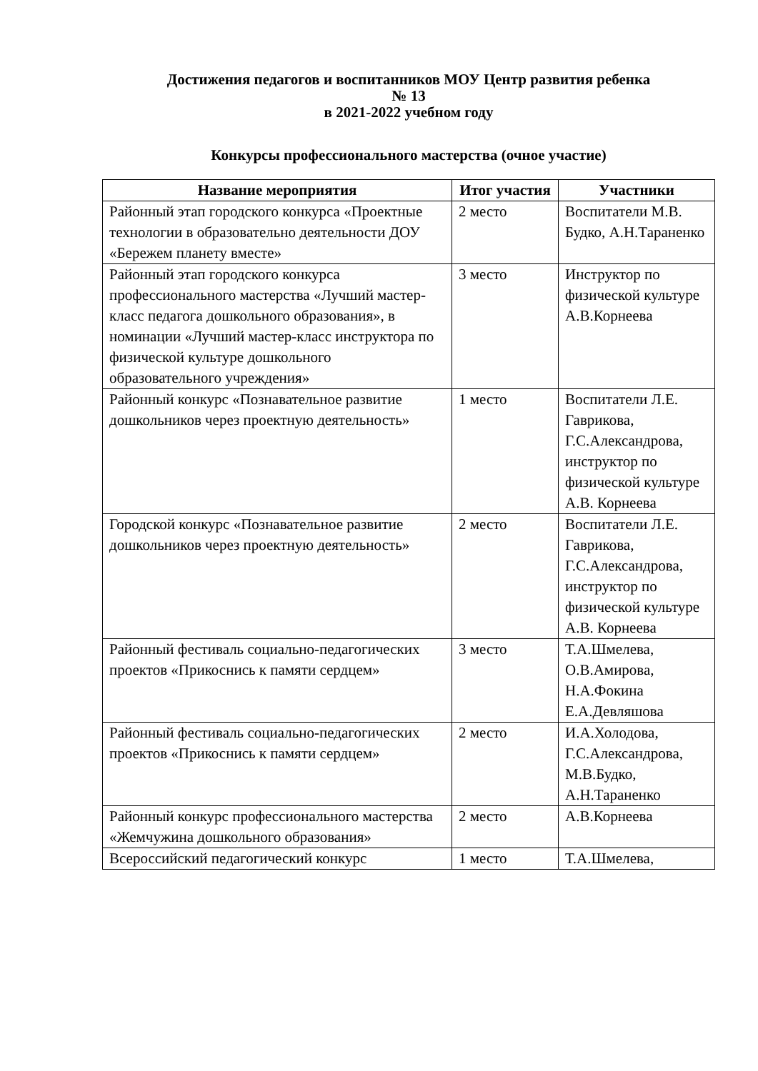Достижения педагогов и воспитанников МОУ Центр развития ребенка
№ 13
в 2021-2022 учебном году
Конкурсы профессионального мастерства (очное участие)
| Название мероприятия | Итог участия | Участники |
| --- | --- | --- |
| Районный этап городского конкурса «Проектные технологии в образовательно деятельности ДОУ «Бережем планету вместе» | 2 место | Воспитатели М.В. Будко, А.Н.Тараненко |
| Районный этап городского конкурса профессионального мастерства «Лучший мастер-класс педагога дошкольного образования», в номинации «Лучший мастер-класс инструктора по физической культуре дошкольного образовательного учреждения» | 3 место | Инструктор по физической культуре А.В.Корнеева |
| Районный конкурс «Познавательное развитие дошкольников через проектную деятельность» | 1 место | Воспитатели Л.Е. Гаврикова, Г.С.Александрова, инструктор по физической культуре А.В. Корнеева |
| Городской конкурс «Познавательное развитие дошкольников через проектную деятельность» | 2 место | Воспитатели Л.Е. Гаврикова, Г.С.Александрова, инструктор по физической культуре А.В. Корнеева |
| Районный фестиваль социально-педагогических проектов «Прикоснись к памяти сердцем» | 3 место | Т.А.Шмелева, О.В.Амирова, Н.А.Фокина Е.А.Девляшова |
| Районный фестиваль социально-педагогических проектов «Прикоснись к памяти сердцем» | 2 место | И.А.Холодова, Г.С.Александрова, М.В.Будко, А.Н.Тараненко |
| Районный конкурс профессионального мастерства «Жемчужина дошкольного образования» | 2 место | А.В.Корнеева |
| Всероссийский педагогический конкурс | 1 место | Т.А.Шмелева, |